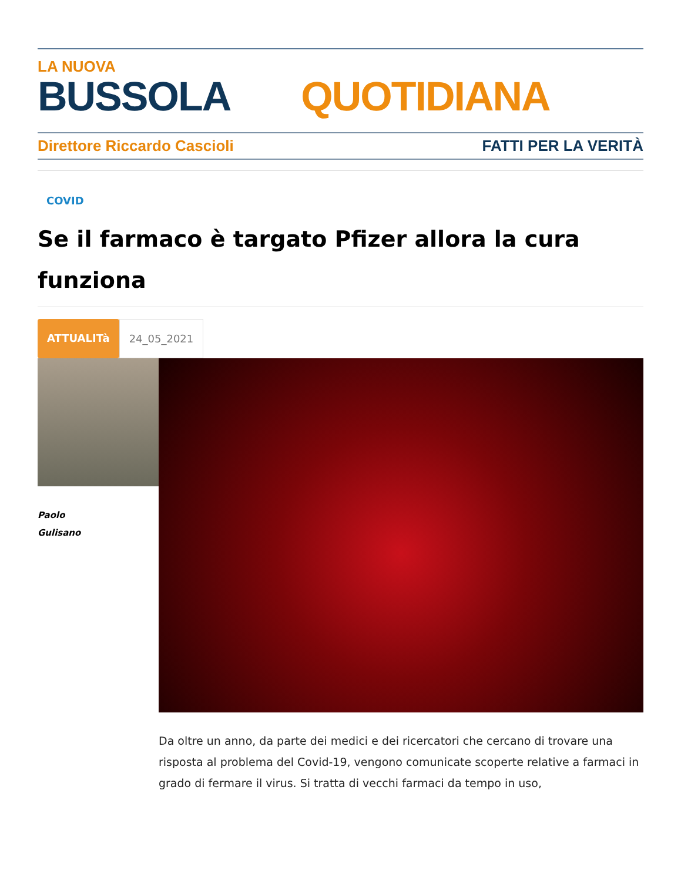LA NUOVA
BUSSOLA QUOTIDIANA
Direttore Riccardo Cascioli FATTI PER LA VERITÀ
COVID
Se il farmaco è targato Pfizer allora la cura funziona
ATTUALITà 24_05_2021
Paolo
Gulisano
Da oltre un anno, da parte dei medici e dei ricercatori che cercano di trovare una risposta al problema del Covid-19, vengono comunicate scoperte relative a farmaci in grado di fermare il virus. Si tratta di vecchi farmaci da tempo in uso,